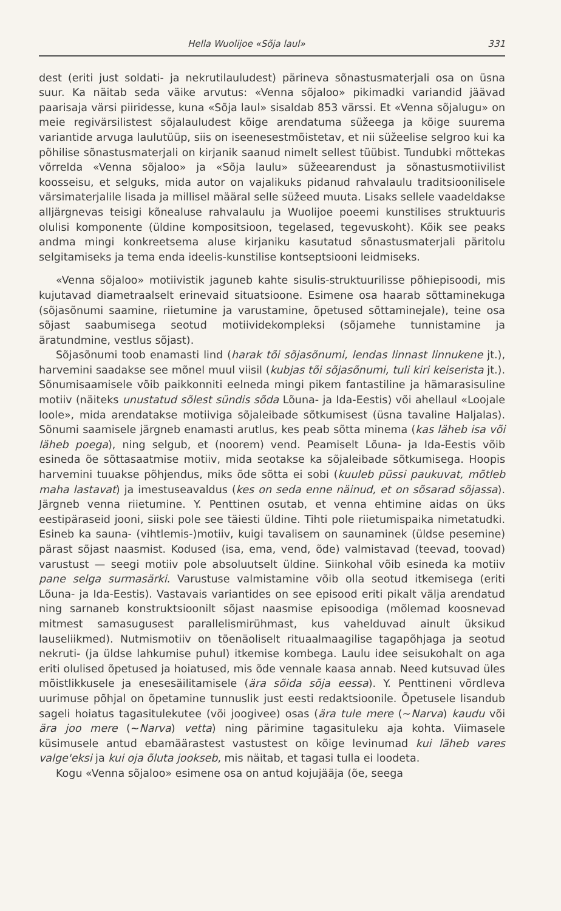Hella Wuolijoe «Sõja laul» 331
dest (eriti just soldati- ja nekrutilauludest) pärineva sõnastusmaterjali osa on üsna suur. Ka näitab seda väike arvutus: «Venna sõjaloo» pikimadki variandid jäävad paarisaja värsi piiridesse, kuna «Sõja laul» sisaldab 853 värssi. Et «Venna sõjalugu» on meie regivärsilistest sõjalauludest kõige arendatuma süžeega ja kõige suurema variantide arvuga laulutüüp, siis on iseenesestmõistetav, et nii süžeelise selgroo kui ka põhilise sõnastusmaterjali on kirjanik saanud nimelt sellest tüübist. Tundubki mõttekas võrrelda «Venna sõjaloo» ja «Sõja laulu» süžeearendust ja sõnastusmotiivilist koosseisu, et selguks, mida autor on vajalikuks pidanud rahvalaulu traditsioonilisele värsimaterjalile lisada ja millisel määral selle süžeed muuta. Lisaks sellele vaadeldakse alljärgnevas teisigi kõnealuse rahvalaulu ja Wuolijoe poeemi kunstilises struktuuris olulisi komponente (üldine kompositsioon, tegelased, tegevuskoht). Kõik see peaks andma mingi konkreetsema aluse kirjaniku kasutatud sõnastusmaterjali päritolu selgitamiseks ja tema enda ideelis-kunstilise kontseptsiooni leidmiseks.
«Venna sõjaloo» motiivistik jaguneb kahte sisulis-struktuurilisse põhiepisoodi, mis kujutavad diametraalselt erinevaid situatsioone. Esimene osa haarab sõttaminekuga (sõjasõnumi saamine, riietumine ja varustamine, õpetused sõttaminejale), teine osa sõjast saabumisega seotud motiividekompleksi (sõjamehe tunnistamine ja äratundmine, vestlus sõjast).
Sõjasõnumi toob enamasti lind (harak tõi sõjasõnumi, lendas linnast linnukene jt.), harvemini saadakse see mõnel muul viisil (kubjas tõi sõjasõnumi, tuli kiri keiserista jt.). Sõnumisaamisele võib paikkonniti eelneda mingi pikem fantastiline ja hämarasisuline motiiv (näiteks unustatud sõlest sündis sõda Lõuna- ja Ida-Eestis) või ahellaul «Loojale loole», mida arendatakse motiiviga sõjaleibade sõtkumisest (üsna tavaline Haljalas). Sõnumi saamisele järgneb enamasti arutlus, kes peab sõtta minema (kas läheb isa või läheb poega), ning selgub, et (noorem) vend. Peamiselt Lõuna- ja Ida-Eestis võib esineda õe sõttasaatmise motiiv, mida seotakse ka sõjaleibade sõtkumisega. Hoopis harvemini tuuakse põhjendus, miks õde sõtta ei sobi (kuuleb püssi paukuvat, mõtleb maha lastavat) ja imestuseavaldus (kes on seda enne näinud, et on sõsarad sõjassa). Järgneb venna riietumine. Y. Penttinen osutab, et venna ehtimine aidas on üks eestipäraseid jooni, siiski pole see täiesti üldine. Tihti pole riietumispaika nimetatudki. Esineb ka sauna- (vihtlemis-)motiiv, kuigi tavalisem on saunaminek (üldse pesemine) pärast sõjast naasmist. Kodused (isa, ema, vend, õde) valmistavad (teevad, toovad) varustust — seegi motiiv pole absoluutselt üldine. Siinkohal võib esineda ka motiiv pane selga surmasärki. Varustuse valmistamine võib olla seotud itkemisega (eriti Lõuna- ja Ida-Eestis). Vastavais variantides on see episood eriti pikalt välja arendatud ning sarnaneb konstruktsioonilt sõjast naasmise episoodiga (mõlemad koosnevad mitmest samasugusest parallelismirühmast, kus vahelduvad ainult üksikud lauseliikmed). Nutmismotiiv on tõenäoliselt rituaalmaagilise tagapõhjaga ja seotud nekruti- (ja üldse lahkumise puhul) itkemise kombega. Laulu idee seisukohalt on aga eriti olulised õpetused ja hoiatused, mis õde vennale kaasa annab. Need kutsuvad üles mõistlikkusele ja enesesäilitamisele (ära sõida sõja eessa). Y. Penttineni võrdleva uurimuse põhjal on õpetamine tunnuslik just eesti redaktsioonile. Õpetusele lisandub sageli hoiatus tagasitulekutee (või joogivee) osas (ära tule mere (~Narva) kaudu või ära joo mere (~Narva) vetta) ning pärimine tagasituleku aja kohta. Viimasele küsimusele antud ebamäärastest vastustest on kõige levinumad kui läheb vares valge'eksi ja kui oja õluta jookseb, mis näitab, et tagasi tulla ei loodeta.
Kogu «Venna sõjaloo» esimene osa on antud kojujääja (õe, seega